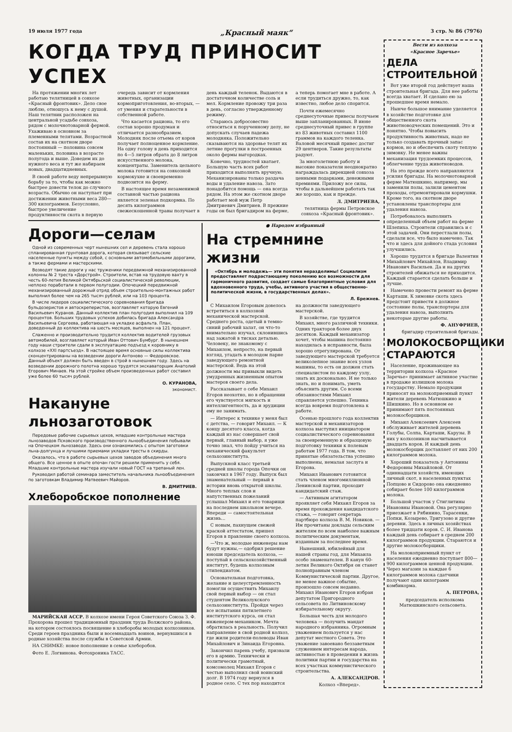19 июля 1977 года „Красный маяк“3 стр. № 86 (7976)
КОГДА ТРУД ПРИНОСИТ УСПЕХ
На протяжении многих лет работаю телятницей в совхозе «Красный фронтовик». Дело свое люблю, отношусь к нему с душой. Наш телятник расположен на центральной усадьбе совхоза, рядом с молочнотоварной фермой. Ухаживаю в основном за племенными телятами. Возрастной состав их на скотном дворе постоянный — половина совсем маленьких, половина в возрасте полугода и выше. Доведем их до нужного веса и тут же набираем новых, двадцатидневных.
В своей работе веду непрерывную борьбу за то, чтобы как можно быстрее довести телок до случного возраста. Обычно он наступает при достижении животными веса 280—300 килограммов. Безусловно, быстрое увеличение продуктивности скота в первую очередь зависит от кормления животных, организации кормоприготовления, во-вторых, —от умения и старательности в собственной работе.
Что касается рациона, то его состав хорошо продуман и отличается разнообразием. Молодняк после отъема от коров получает полноценное кормление. На одну голову в день приходится по 4—5 литров обрата до 8 литров искусственного молока, концентраты. Заменитель цельного молока готовится на совхозной кормокухне и своевременно подвозится на ферму.
В настоящее время незаменимой составной частью рациона является зеленая подкормка. По десять килограммов свежескошенной травы получает в день каждый теленок. Выдаются в достаточном количестве соль и мел. Кормление провожу три раза в день, согласно утвержденному режиму.
Стараюсь добросовестно относиться к порученному делу, не допускать случаев падежа молодняка. Положительно сказываются на здоровье телят их летние прогулки в построенных около фермы выгородках.
Конечно, трудностей хватает. Большую часть всех работ приходится выполнять вручную. Механизированы только раздача воды и удаление навоза. Зато понадобится помощь — она всегда рядом. На этом же скотном дворе работает мой муж Петр Дмитриевич Дмитриев. В прежние годы он был бригадиром на ферме, а теперь помогает мне в работе. А если трудиться дружно, то, как известно, любое дело спорится.
Почти ежемесячно среднесуточные привесы получаем выше запланированных. В июне среднесуточный привес в группе из 83 животных составил 1100 граммов на каждого теленка. Валовой месячный привес достиг 29 центнеров. Такие результаты радуют.
За многолетнюю работу и высокие показатели неоднократно награждалась дирекцией совхоза ценными подарками, денежными премиями. Приложу все силы, чтобы в дальнейшем работать так же хорошо, как и прежде.
Л. ДМИТРИЕВА,
телятница фермы Петровское совхоза «Красный фронтовик».
Дороги—селам
Одной из современных черт нынешних сел и деревень стала хорошо спланированная грунтовая дорога, которая связывает сельские населенные пункты между собой, с основными автомобильными дорогами, а также фермами и мастерскими.
Возводят такие дороги у нас труженики передвижной механизированной колонны № 2 треста «Дорстрой». Строители, встав на трудовую вахту в честь 60-летия Великой Октябрьской социалистической революции, неплохо поработали в первом полугодии. Опочецкий передвижной механизированный дорожный отряд объем строительно-монтажных работ выполнил более чем на 265 тысяч рублей, или на 103 процента.
В числе лидеров социалистического соревнования бригада бульдозеристов и автоскреперистов, возглавляет которую Евгений Васильевич Куранов. Данный коллектив план полугодия выполнил на 109 процентов. Больших трудовых успехов добилась бригада Александра Васильевича Сергеева, работающая на укладке асфальта. План, доведенный до коллектива на шесть месяцев, выполнен на 121 процент.
Слаженно и производительно трудится коллектив водителей грузовых автомобилей, возглавляет который Иван Оттович Бумбург. В нынешнем году наши строители сдали в эксплуатацию подъезд к коровнику в колхозе «XXI партсъезд». В настоящее время основные силы коллектива сконцентрированы на возведении дороги Антоново — Федоровское. Данный объект должен быть введен в строй в нынешнем году. Здесь на возведении дорожного полотна хорошо трудятся экскаваторщик Анатолий Егорович Минаев. На этой стройке объем произведенных работ составил уже более 60 тысяч рублей.
О. КУРАНОВА,
экономист.
Накануне льнозаготовок
Передовые рабочие сырьевых цехов, младшие контрольные мастера льнозаводов Псковского производственного льнообъединения побывали на Опочецком льнозаводе. Здесь они ознакомились с опытом заготовки льна-долгунца и лучшими приемами укладки тресты в скирды.
Оказалось, что в работе сырьевых цехов заводов объединения много общего. Все ценное в опыте опочан гости решили применить у себя. Младшие контрольные мастера изучали новый ГОСТ на трепаный лен.
Руководил работой семинара заместитель начальника льнообъединения по заготовкам Владимир Матвеевич Майоров.
В. ДМИТРИЕВ.
Хлеборобское пополнение
МАРИЙСКАЯ АССР. В колхозе имени Героя Советского Союза З. Ф. Прохорова прошел традиционный праздник труда Волжского района, на котором состоялось посвящение в хлеборобы молодых колхозников. Среди героев праздника были и восемнадцать воинов, вернувшихся в родные хозяйства после службы в Советской Армии.
НА СНИМКЕ: новое пополнение в семье хлеборобов.
Фото Е. Логвинова. Фотохроника ТАСС.
● Народом избранный
На стремнине жизни
«Октябрь и молодежь— эти понятия неразделимы! Социализм предоставляет подрастающему поколению все возможности для гармоничного развития, создает самые благоприятные условия для вдохновенного труда, учебы, активного участия в общественно-политической жизни, в государственных делах».
Л. Брежнев.
С Михаилом Егоровым довелось встретиться в колхозной механической мастерской. Среднего роста, одетый в темно-синий рабочий халат, он что-то внимательно изучал, склонившись над зажатой в тисках деталью. Человеку, не знакомому с Михаилом, непросто, на первый взгляд, угадать в молодом парне заведующего ремонтной мастерской. Ведь на этой должности мы привыкли видеть умудренных жизненным опытом мастеров своего дела.
Рассказывает о себе Михаил Егоров неохотно, но в обращении его чувствуется мягкость и интеллигентность, да и эрудиции ему не занимать.
— Интерес к технике у меня был с детства, — говорит Михаил. — К концу десятого класса, когда каждый из нас совершает свой первый, главный выбор, я уже точно знал, что пойду учиться на механический факультет сельхозинститута.
Выпускной класс третьей средней школы города Опочки он закончил в 1967 году. Выпуск был знаменательный — первый в истории вновь открытой школы. Много теплых слов и напутственных пожеланий услышал Михаил и его товарищи на последнем школьном вечере. Впереди — самостоятельная жизнь...
С новым, пахнущем свежей краской аттестатом, пришел Егоров в правление своего колхоза.
—Что ж, молодые инженеры нам будут нужны,— одобрил решение юноши председатель колхоза, — поступай в сельскохозяйственный институт, будешь колхозным стипендиатом.
Основательная подготовка, желание и целеустремленность помогли осуществить Михаилу свой первый выбор — он стал студентом Великолукского сельхозинститута. Пройдя через все испытания пятилетнего институтского курса, он стал инженером-механиком. Мечта обратилась в реальность. Получил направление в свой родной колхоз, где жили родители-полеводы Иван Михайлович и Зинаида Егоровна.
Закончил парень учебу, призвали его в армию. Технически и политически грамотный, комсомолец Михаил Егоров с честью выполнил свой воинский долг. В 1974 году вернулся в родное село. С тех пор находится на должности заведующего мастерской.
В хозяйстве, где трудится Михаил, много различной техники. Одних тракторов более двух десятков. Каждый механизатор хочет, чтобы машина постоянно находилась в исправности, была хорошо отрегулирована. От заведующего мастерской требуется великолепное знание всех узлов машины, то есть он должен стать специалистом по каждому узлу, знать их досконально. И не только знать, но и понимать, уметь объяснить другим. Со всеми обязанностями Михаил справляется успешно. Техника всегда вовремя подготовлена к работе.
Осенью прошлого года коллектив мастерской и механизаторов колхоза выступил инициатором социалистического соревнования за своевременную и образцовую подготовку техники к полевым работам 1977 года. В том, что принятые обязательства успешно выполнены, немалая заслуга и Егорова.
Михаил Иванович готовится стать членом многомиллионной Ленинской партии, проходит кандидатский стаж.
— Активным агитатором проявляет себя Михаил Егоров за время прохождения кандидатского стажа, — говорит секретарь партбюро колхоза В. М. Новиков. —Им прочитаны доклады сельским жителям по всем наиболее важным политическим документам, изданным за последнее время.
Нынешний, юбилейный для нашей страны год, для Михаила особо знаменателен. В канун 60-летия Великого Октября он станет полноправным членом Коммунистической партии. Другое, не менее важное событие, произошло совсем недавно. Михаил Иванович Егоров избран депутатом Пригородного сельсовета по Литвиновскому избирательному округу.
Большая честь для молодого человека — получить мандат народного избранника. Огромным уважением пользуется у нас депутат местного Совета. Это уважение завоевано беззаветным служением интересам народа, активностью в проведении в жизнь политики партии и государства на всех участках коммунистического строительства.
А. АЛЕКСАНДРОВ.
Колхоз «Вперед».
Вести из колхоза
«Красное Заречье»
ДЕЛА СТРОИТЕЛЬНОЙ
Вот уже второй год действует наша строительная бригада. Для нее работы всегда хватает. И сделано ею за прошедшее время немало.
Нынче большое внимание уделяется в хозяйстве подготовке для общественного скота животноводческих помещений. Это и понятно. Чтобы повысить продуктивность животных, надо не только создавать прочный запас кормов, но и обеспечить скоту теплую зимовку. Не менее важны механизация трудоемких процессов, облегчение труда животноводов.
На это прежде всего направляются усилия бригады. На молочнотоварной ферме Матюшкино, например, мы заменили полы, залили цементом проходы, отремонтировали кормушки. Кроме того, на скотном дворе установлены транспортеры для удаления навоза.
Потребовалось выполнить определенный объем работ на ферме Шлепиха. Строители справились и с этой задачей. Они перестлали полы, сделали все, что было намечено. Так что и здесь для дойного стада условия улучшились.
Хорошо трудятся в бригаде Валентин Михайлович Михайлов, Владимир Иванович Васильев. Да и на других строителей обижаться не приходится. Каждый старается сделать больше и лучше.
Намечено провести ремонт на ферме Карташи. К зимовке скота здесь предстоит привести в должное состояние полы, транспортеры для удаления навоза, выполнить некоторые другие работы.
Ф. АНУФРИЕВ,
бригадир строительной бригады.
МОЛОКОСБОРЩИКИ СТАРАЮТСЯ
Население, проживающее на территории колхоза «Красное Заречье» принимает активное участие в продаже излишков молока государству. Немало продукции приносят на молокоприемный пункт жители деревень Матюшкино и Шишкино. Но в основном ее принимают пять постоянных молокосборщиков.
Михаил Алексеевич Алексеев обслуживает жителей деревень Голубы, Солпа, Карташи, Карузы. В них у колхозников насчитывается двадцать коров. И каждый день молокосборщик доставляет от них 200 килограммов молока.
Хороший показатель у Антонины Федоровны Михайловой. От одиннадцати хозяйств, имеющих личный скот, в населенных пунктах Попцово и Сидорово она ежедневно собирает более 100 килограммов молока.
Большой участок у Стиглитины Ивановны Ивановой. Она регулярно приезжает в Рябинино, Тарасенки, Попки, Козырево, Тригузово и другие деревни. Здесь в личных хозяйствах более тридцати коров. С. И. Иванова каждый день собирает в среднем 200 килограммов продукции. Стараются и другие молокосборщики.
На молокоприемный пункт от населения ежедневно поступает 800—900 килограммов ценной продукции. Через магазин за каждые 6 килограммов молока сдатчики получают один килограмм комбикорма.
А. ПЕТРОВА,
председатель исполкома Матюшкинского сельсовета.